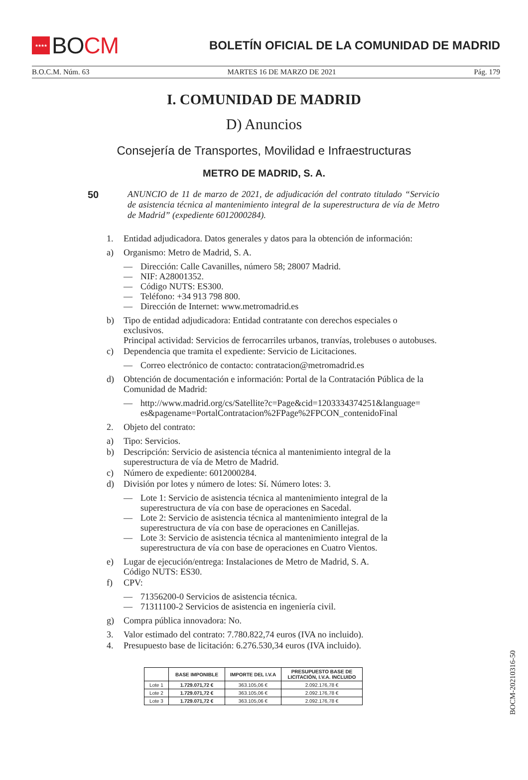★★★★
BO CM
BOLETÍN OFICIAL DE LA COMUNIDAD DE MADRID
B.O.C.M. Núm. 63 MARTES 16 DE MARZO DE 2021 Pág. 179
I. COMUNIDAD DE MADRID
D) Anuncios
Consejería de Transportes, Movilidad e Infraestructuras
METRO DE MADRID, S. A.
50 ANUNCIO de 11 de marzo de 2021, de adjudicación del contrato titulado “Servicio de asistencia técnica al mantenimiento integral de la superestructura de vía de Metro de Madrid” (expediente 6012000284).
1. Entidad adjudicadora. Datos generales y datos para la obtención de información:
a) Organismo: Metro de Madrid, S. A.
— Dirección: Calle Cavanilles, número 58; 28007 Madrid.
— NIF: A28001352.
— Código NUTS: ES300.
— Teléfono: +34 913 798 800.
— Dirección de Internet: www.metromadrid.es
b) Tipo de entidad adjudicadora: Entidad contratante con derechos especiales o exclusivos.
Principal actividad: Servicios de ferrocarriles urbanos, tranvías, trolebuses o autobuses.
c) Dependencia que tramita el expediente: Servicio de Licitaciones.
— Correo electrónico de contacto: contratacion@metromadrid.es
d) Obtención de documentación e información: Portal de la Contratación Pública de la Comunidad de Madrid:
— http://www.madrid.org/cs/Satellite?c=Page&cid=1203334374251&language= es&pagename=PortalContratacion%2FPage%2FPCON_contenidoFinal
2. Objeto del contrato:
a) Tipo: Servicios.
b) Descripción: Servicio de asistencia técnica al mantenimiento integral de la superestructura de vía de Metro de Madrid.
c) Número de expediente: 6012000284.
d) División por lotes y número de lotes: Sí. Número lotes: 3.
— Lote 1: Servicio de asistencia técnica al mantenimiento integral de la superestructura de vía con base de operaciones en Sacedal.
— Lote 2: Servicio de asistencia técnica al mantenimiento integral de la superestructura de vía con base de operaciones en Canillejas.
— Lote 3: Servicio de asistencia técnica al mantenimiento integral de la superestructura de vía con base de operaciones en Cuatro Vientos.
e) Lugar de ejecución/entrega: Instalaciones de Metro de Madrid, S. A.
Código NUTS: ES30.
f) CPV:
— 71356200-0 Servicios de asistencia técnica.
— 71311100-2 Servicios de asistencia en ingeniería civil.
g) Compra pública innovadora: No.
3. Valor estimado del contrato: 7.780.822,74 euros (IVA no incluido).
4. Presupuesto base de licitación: 6.276.530,34 euros (IVA incluido).
| | BASE IMPONIBLE | IMPORTE DEL I.V.A | PRESUPUESTO BASE DE LICITACIÓN, I.V.A. INCLUIDO |
| --- | --- | --- | --- |
| Lote 1 | 1.729.071,72 € | 363.105,06 € | 2.092.176,78 € |
| Lote 2 | 1.729.071,72 € | 363.105,06 € | 2.092.176,78 € |
| Lote 3 | 1.729.071,72 € | 363.105,06 € | 2.092.176,78 € |
BOCM-20210316-50